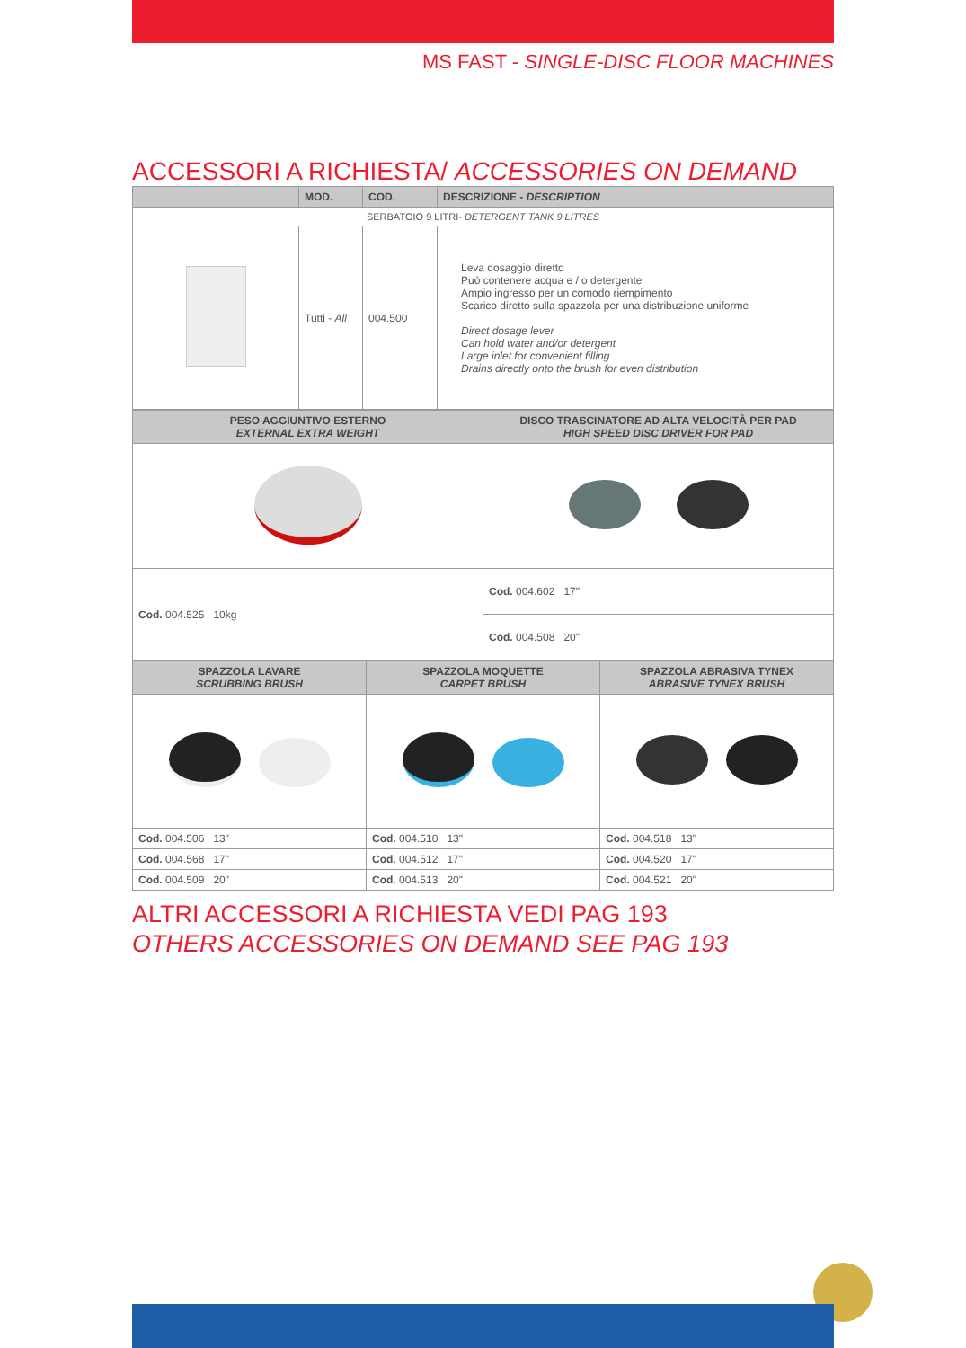MS FAST - SINGLE-DISC FLOOR MACHINES
ACCESSORI A RICHIESTA/ ACCESSORIES ON DEMAND
| | MOD. | COD. | DESCRIZIONE - DESCRIPTION |
| --- | --- | --- | --- |
| SERBATOIO 9 LITRI- DETERGENT TANK 9 LITRES | | | |
| | Tutti - All | 004.500 | Leva dosaggio diretto Può contenere acqua e / o detergente Ampio ingresso per un comodo riempimento Scarico diretto sulla spazzola per una distribuzione uniforme Direct dosage lever Can hold water and/or detergent Large inlet for convenient filling Drains directly onto the brush for even distribution |
| PESO AGGIUNTIVO ESTERNO EXTERNAL EXTRA WEIGHT | DISCO TRASCINATORE AD ALTA VELOCITÀ PER PAD HIGH SPEED DISC DRIVER FOR PAD |
| Cod. 004.525 10kg | Cod. 004.602 17" |
| | Cod. 004.508 20" |
| SPAZZOLA LAVARE SCRUBBING BRUSH | SPAZZOLA MOQUETTE CARPET BRUSH | SPAZZOLA ABRASIVA TYNEX ABRASIVE TYNEX BRUSH |
| Cod. 004.506 13" | Cod. 004.510 13" | Cod. 004.518 13" |
| Cod. 004.568 17" | Cod. 004.512 17" | Cod. 004.520 17" |
| Cod. 004.509 20" | Cod. 004.513 20" | Cod. 004.521 20" |
ALTRI ACCESSORI A RICHIESTA VEDI PAG 193
OTHERS ACCESSORIES ON DEMAND SEE PAG 193